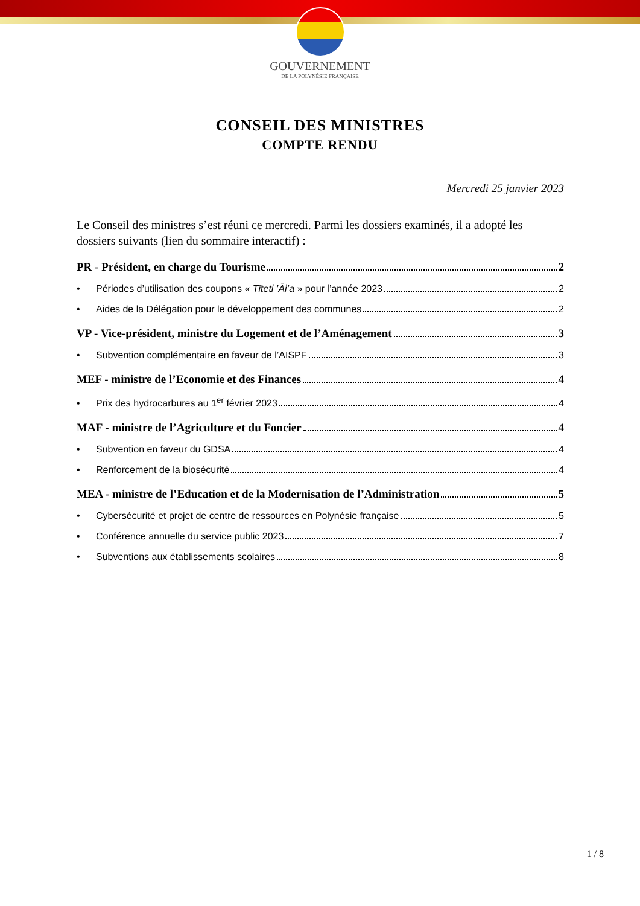GOUVERNEMENT
DE LA POLYNÉSIE FRANÇAISE
CONSEIL DES MINISTRES
COMPTE RENDU
Mercredi 25 janvier 2023
Le Conseil des ministres s’est réuni ce mercredi. Parmi les dossiers examinés, il a adopté les dossiers suivants (lien du sommaire interactif) :
PR - Président, en charge du Tourisme 2
• Périodes d’utilisation des coupons « Tīteti ’Āi’a » pour l’année 2023 2
• Aides de la Délégation pour le développement des communes 2
VP - Vice-président, ministre du Logement et de l’Aménagement 3
• Subvention complémentaire en faveur de l’AISPF 3
MEF - ministre de l’Economie et des Finances 4
• Prix des hydrocarbures au 1<sup>er</sup> février 2023 4
MAF - ministre de l’Agriculture et du Foncier 4
• Subvention en faveur du GDSA 4
• Renforcement de la biosécurité 4
MEA - ministre de l’Education et de la Modernisation de l’Administration 5
• Cybersécurité et projet de centre de ressources en Polynésie française 5
• Conférence annuelle du service public 2023 7
• Subventions aux établissements scolaires 8
1 / 8